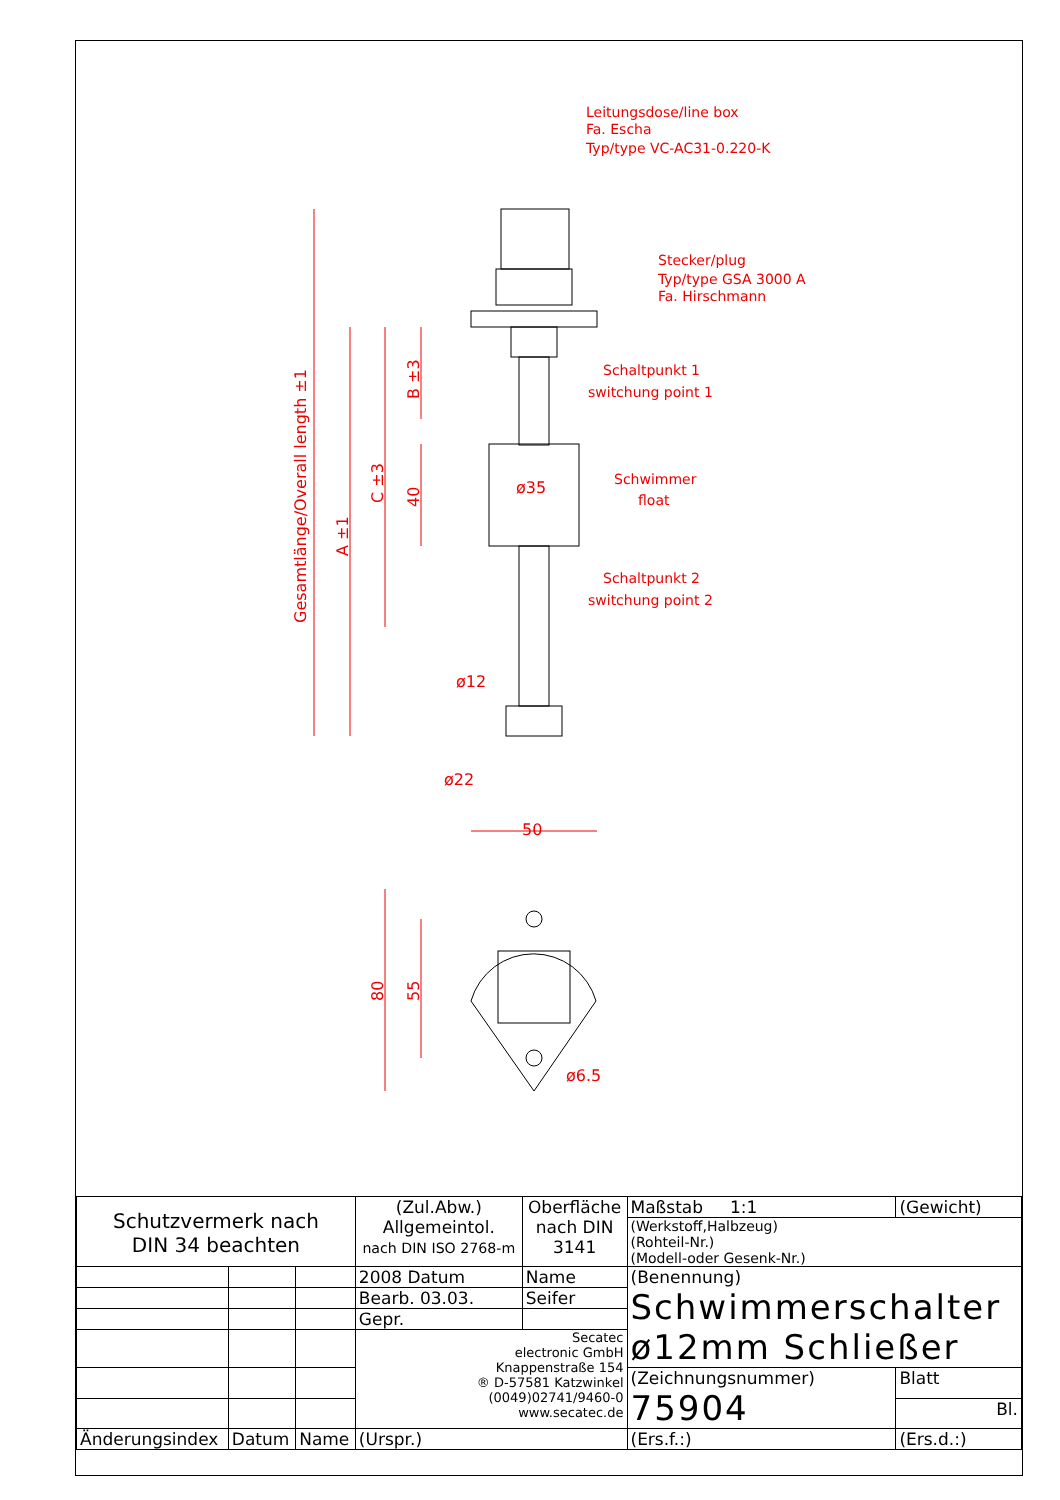Leitungsdose/line box
Fa. Escha
Typ/type VC-AC31-0.220-K
Stecker/plug
Typ/type GSA 3000 A
Fa. Hirschmann
Schaltpunkt 1
switchung point 1
Schwimmer
float
Schaltpunkt 2
switchung point 2
ø35
ø12
ø22
50
ø6.5
Gesamtlänge/Overall length ±1
A ±1
C ±3
B ±3
40
80
55
| Schutzvermerk nach DIN 34 beachten | | | (Zul.Abw.) Allgemeintol. nach DIN ISO 2768-m | Oberfläche nach DIN 3141 | Maßstab 1:1 | | (Gewicht) |
| | | | | | (Werkstoff,Halbzeug) (Rohteil-Nr.) (Modell-oder Gesenk-Nr.) | | |
| | | | 2008 Datum | Name | (Benennung) Schwimmerschalter ø12mm Schließer | | |
| | | | Bearb. 03.03. | Seifer | | | |
| | | | Gepr. | | | | |
| | | | Secatec electronic GmbH Knappenstraße 154 ® D-57581 Katzwinkel (0049)02741/9460-0 www.secatec.de | | | | |
| | | | | | (Zeichnungsnummer) 75904 | | Blatt |
| | | | | | | | Bl. |
| Änderungsindex | Datum | Name | (Urspr.) | | (Ers.f.:) | (Ers.d.:) | |